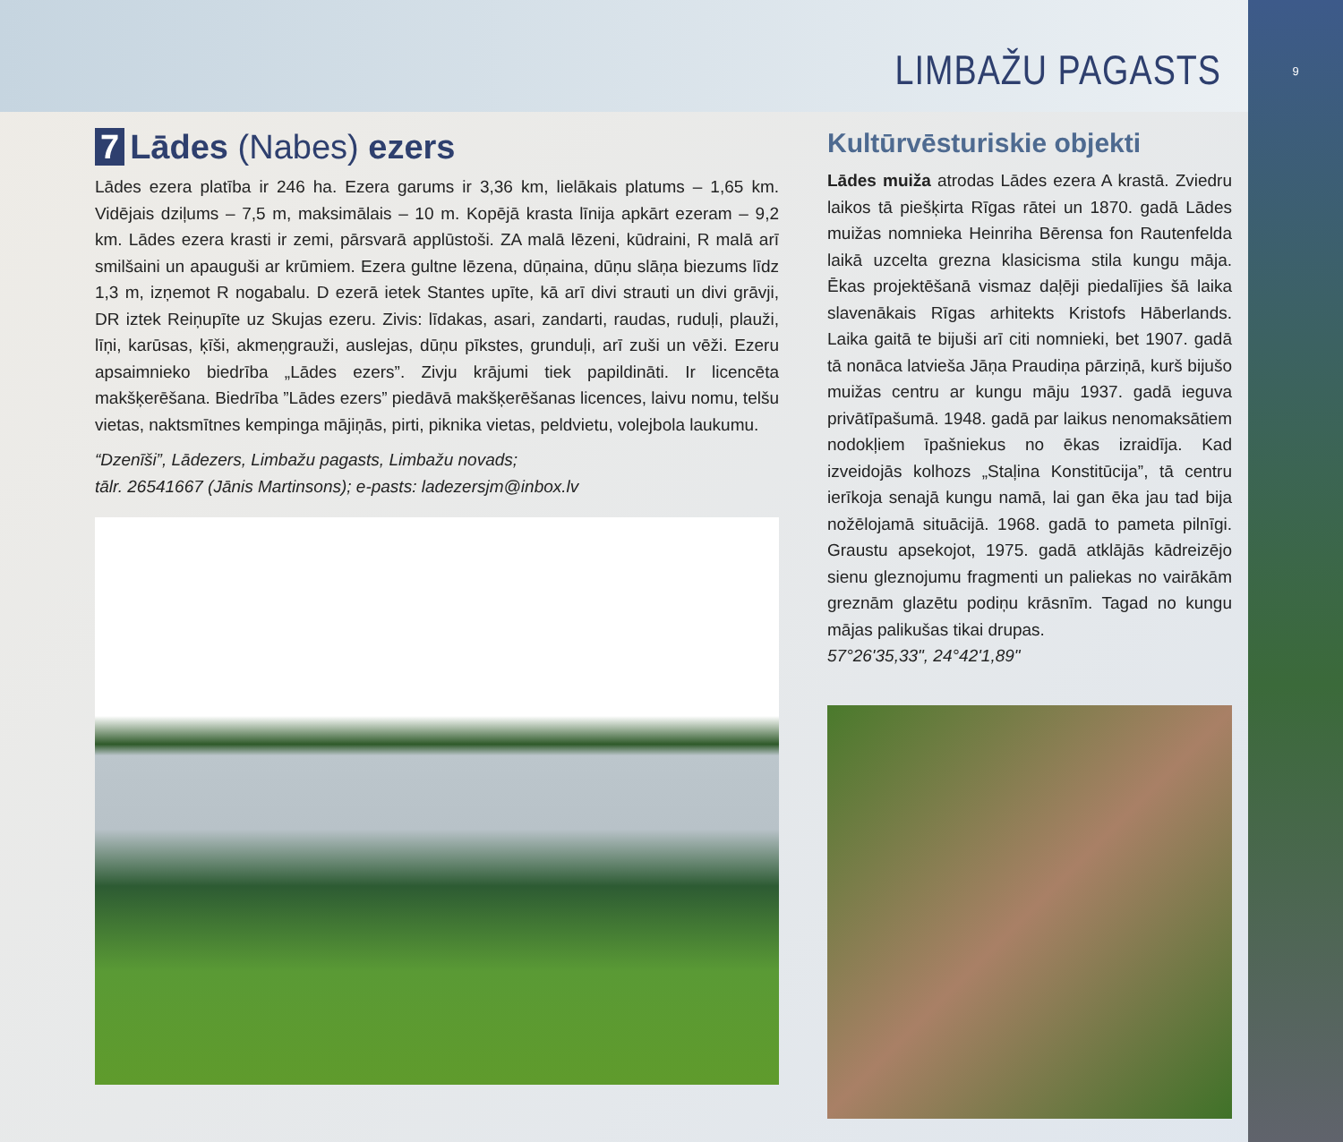9
LIMBAŽU PAGASTS
7 Lādes (Nabes) ezers
Lādes ezera platība ir 246 ha. Ezera garums ir 3,36 km, lielākais platums – 1,65 km. Vidējais dziļums – 7,5 m, maksimālais – 10 m. Kopējā krasta līnija apkārt ezeram – 9,2 km. Lādes ezera krasti ir zemi, pārsvarā applūstoši. ZA malā lēzeni, kūdraini, R malā arī smilšaini un apauguši ar krūmiem. Ezera gultne lēzena, dūņaina, dūņu slāņa biezums līdz 1,3 m, izņemot R nogabalu. D ezerā ietek Stantes upīte, kā arī divi strauti un divi grāvji, DR iztek Reiņupīte uz Skujas ezeru. Zivis: līdakas, asari, zandarti, raudas, ruduļi, plauži, līņi, karūsas, ķīši, akmeņgrauži, auslejas, dūņu pīkstes, grunduļi, arī zuši un vēži. Ezeru apsaimnieko biedrība „Lādes ezers”. Zivju krājumi tiek papildināti. Ir licencēta makšķerēšana. Biedrība ”Lādes ezers” piedāvā makšķerēšanas licences, laivu nomu, telšu vietas, naktsmītnes kempinga mājiņās, pirti, piknika vietas, peldvietu, volejbola laukumu.
“Dzenīši”, Lādezers, Limbažu pagasts, Limbažu novads;
tālr. 26541667 (Jānis Martinsons); e-pasts: ladezersjm@inbox.lv
Kultūrvēsturiskie objekti
Lādes muiža atrodas Lādes ezera A krastā. Zviedru laikos tā piešķirta Rīgas rātei un 1870. gadā Lādes muižas nomnieka Heinriha Bērensa fon Rautenfelda laikā uzcelta grezna klasicisma stila kungu māja. Ēkas projektēšanā vismaz daļēji piedalījies šā laika slavenākais Rīgas arhitekts Kristofs Hāberlands. Laika gaitā te bijuši arī citi nomnieki, bet 1907. gadā tā nonāca latvieša Jāņa Praudiņa pārziņā, kurš bijušo muižas centru ar kungu māju 1937. gadā ieguva privātīpašumā. 1948. gadā par laikus nenomaksātiem nodokļiem īpašniekus no ēkas izraidīja. Kad izveidojās kolhozs „Staļina Konstitūcija”, tā centru ierīkoja senajā kungu namā, lai gan ēka jau tad bija nožēlojamā situācijā. 1968. gadā to pameta pilnīgi. Graustu apsekojot, 1975. gadā atklājās kādreizējo sienu gleznojumu fragmenti un paliekas no vairākām greznām glazētu podiņu krāsnīm. Tagad no kungu mājas palikušas tikai drupas.
57°26'35,33", 24°42'1,89"